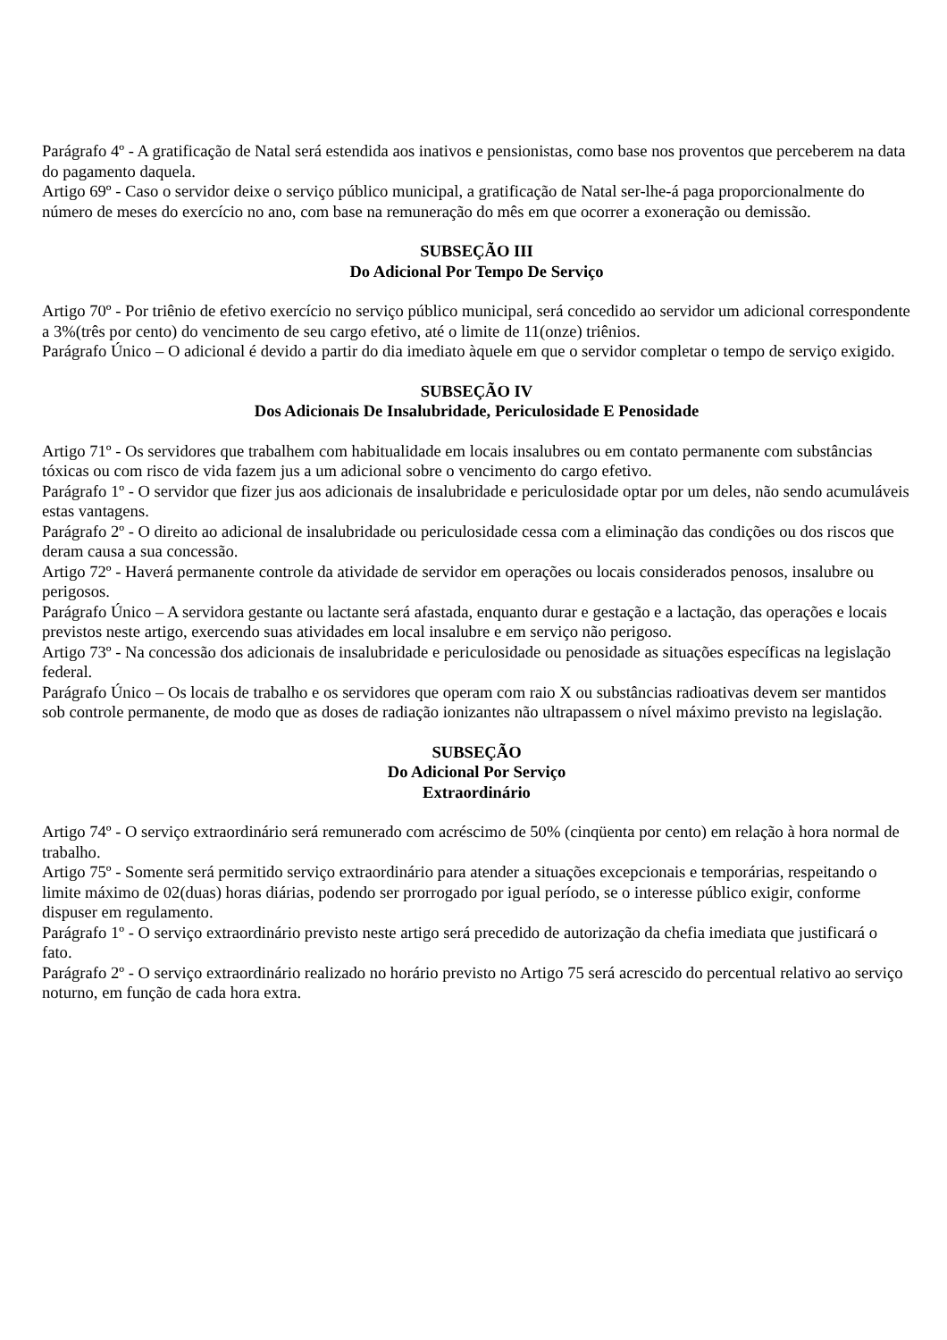Parágrafo 4º - A gratificação de Natal será estendida aos inativos e pensionistas, como base nos proventos que perceberem na data do pagamento daquela.
Artigo 69º - Caso o servidor deixe o serviço público municipal, a gratificação de Natal ser-lhe-á paga proporcionalmente do número de meses do exercício no ano, com base na remuneração do mês em que ocorrer a exoneração ou demissão.
SUBSEÇÃO III
Do Adicional Por Tempo De Serviço
Artigo 70º - Por triênio de efetivo exercício no serviço público municipal, será concedido ao servidor um adicional correspondente a 3%(três por cento) do vencimento de seu cargo efetivo, até o limite de 11(onze) triênios.
Parágrafo Único – O adicional é devido a partir do dia imediato àquele em que o servidor completar o tempo de serviço exigido.
SUBSEÇÃO IV
Dos Adicionais De Insalubridade, Periculosidade E Penosidade
Artigo 71º - Os servidores que trabalhem com habitualidade em locais insalubres ou em contato permanente com substâncias tóxicas ou com risco de vida fazem jus a um adicional sobre o vencimento do cargo efetivo.
Parágrafo 1º - O servidor que fizer jus aos adicionais de insalubridade e periculosidade optar por um deles, não sendo acumuláveis estas vantagens.
Parágrafo 2º - O direito ao adicional de insalubridade ou periculosidade cessa com a eliminação das condições ou dos riscos que deram causa a sua concessão.
Artigo 72º - Haverá permanente controle da atividade de servidor em operações ou locais considerados penosos, insalubre ou perigosos.
Parágrafo Único – A servidora gestante ou lactante será afastada, enquanto durar e gestação e a lactação, das operações e locais previstos neste artigo, exercendo suas atividades em local insalubre e em serviço não perigoso.
Artigo 73º - Na concessão dos adicionais de insalubridade e periculosidade ou penosidade as situações específicas na legislação federal.
Parágrafo Único – Os locais de trabalho e os servidores que operam com raio X ou substâncias radioativas devem ser mantidos sob controle permanente, de modo que as doses de radiação ionizantes não ultrapassem o nível máximo previsto na legislação.
SUBSEÇÃO
Do Adicional Por Serviço
Extraordinário
Artigo 74º - O serviço extraordinário será remunerado com acréscimo de 50% (cinqüenta por cento) em relação à hora normal de trabalho.
Artigo 75º - Somente será permitido serviço extraordinário para atender a situações excepcionais e temporárias, respeitando o limite máximo de 02(duas) horas diárias, podendo ser prorrogado por igual período, se o interesse público exigir, conforme dispuser em regulamento.
Parágrafo 1º - O serviço extraordinário previsto neste artigo será precedido de autorização da chefia imediata que justificará o fato.
Parágrafo 2º - O serviço extraordinário realizado no horário previsto no Artigo 75 será acrescido do percentual relativo ao serviço noturno, em função de cada hora extra.